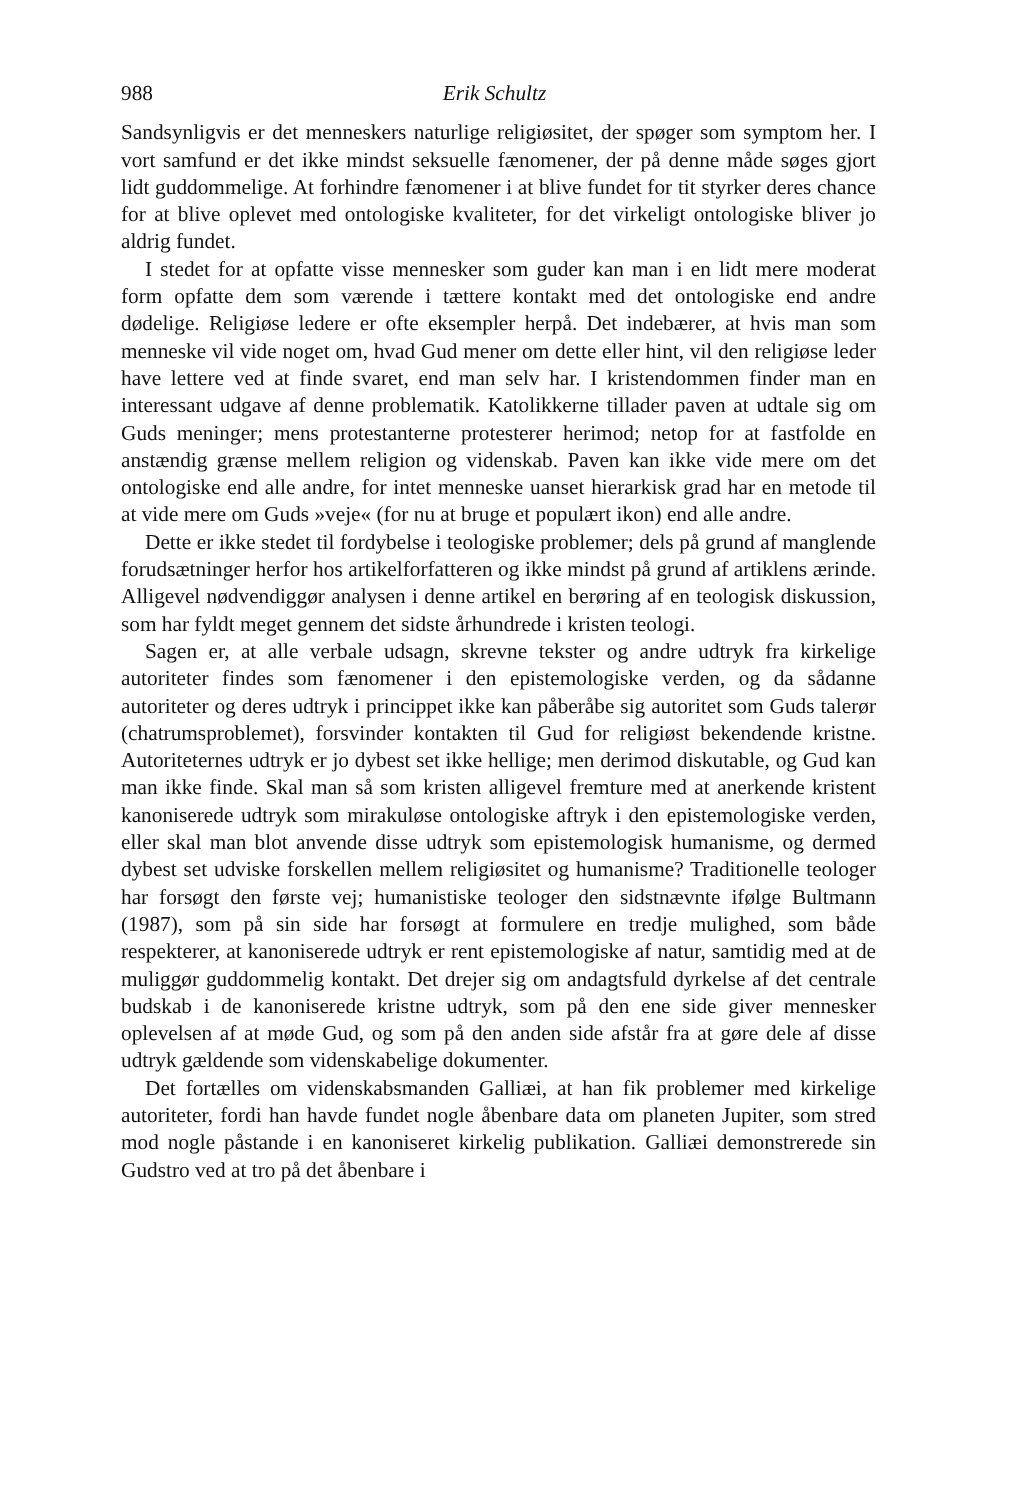988 Erik Schultz
Sandsynligvis er det menneskers naturlige religiøsitet, der spøger som symptom her. I vort samfund er det ikke mindst seksuelle fænomener, der på denne måde søges gjort lidt guddommelige. At forhindre fænomener i at blive fundet for tit styrker deres chance for at blive oplevet med ontologiske kvaliteter, for det virkeligt ontologiske bliver jo aldrig fundet.
I stedet for at opfatte visse mennesker som guder kan man i en lidt mere moderat form opfatte dem som værende i tættere kontakt med det ontologiske end andre dødelige. Religiøse ledere er ofte eksempler herpå. Det indebærer, at hvis man som menneske vil vide noget om, hvad Gud mener om dette eller hint, vil den religiøse leder have lettere ved at finde svaret, end man selv har. I kristendommen finder man en interessant udgave af denne problematik. Katolikkerne tillader paven at udtale sig om Guds meninger; mens protestanterne protesterer herimod; netop for at fastfolde en anstændig grænse mellem religion og videnskab. Paven kan ikke vide mere om det ontologiske end alle andre, for intet menneske uanset hierarkisk grad har en metode til at vide mere om Guds »veje« (for nu at bruge et populært ikon) end alle andre.
Dette er ikke stedet til fordybelse i teologiske problemer; dels på grund af manglende forudsætninger herfor hos artikelforfatteren og ikke mindst på grund af artiklens ærinde. Alligevel nødvendiggør analysen i denne artikel en berøring af en teologisk diskussion, som har fyldt meget gennem det sidste århundrede i kristen teologi.
Sagen er, at alle verbale udsagn, skrevne tekster og andre udtryk fra kirkelige autoriteter findes som fænomener i den epistemologiske verden, og da sådanne autoriteter og deres udtryk i princippet ikke kan påberåbe sig autoritet som Guds talerør (chatrumsproblemet), forsvinder kontakten til Gud for religiøst bekendende kristne. Autoriteternes udtryk er jo dybest set ikke hellige; men derimod diskutable, og Gud kan man ikke finde. Skal man så som kristen alligevel fremture med at anerkende kristent kanoniserede udtryk som mirakuløse ontologiske aftryk i den epistemologiske verden, eller skal man blot anvende disse udtryk som epistemologisk humanisme, og dermed dybest set udviske forskellen mellem religiøsitet og humanisme? Traditionelle teologer har forsøgt den første vej; humanistiske teologer den sidstnævnte ifølge Bultmann (1987), som på sin side har forsøgt at formulere en tredje mulighed, som både respekterer, at kanoniserede udtryk er rent epistemologiske af natur, samtidig med at de muliggør guddommelig kontakt. Det drejer sig om andagtsfuld dyrkelse af det centrale budskab i de kanoniserede kristne udtryk, som på den ene side giver mennesker oplevelsen af at møde Gud, og som på den anden side afstår fra at gøre dele af disse udtryk gældende som videnskabelige dokumenter.
Det fortælles om videnskabsmanden Galliæi, at han fik problemer med kirkelige autoriteter, fordi han havde fundet nogle åbenbare data om planeten Jupiter, som stred mod nogle påstande i en kanoniseret kirkelig publikation. Galliæi demonstrerede sin Gudstro ved at tro på det åbenbare i